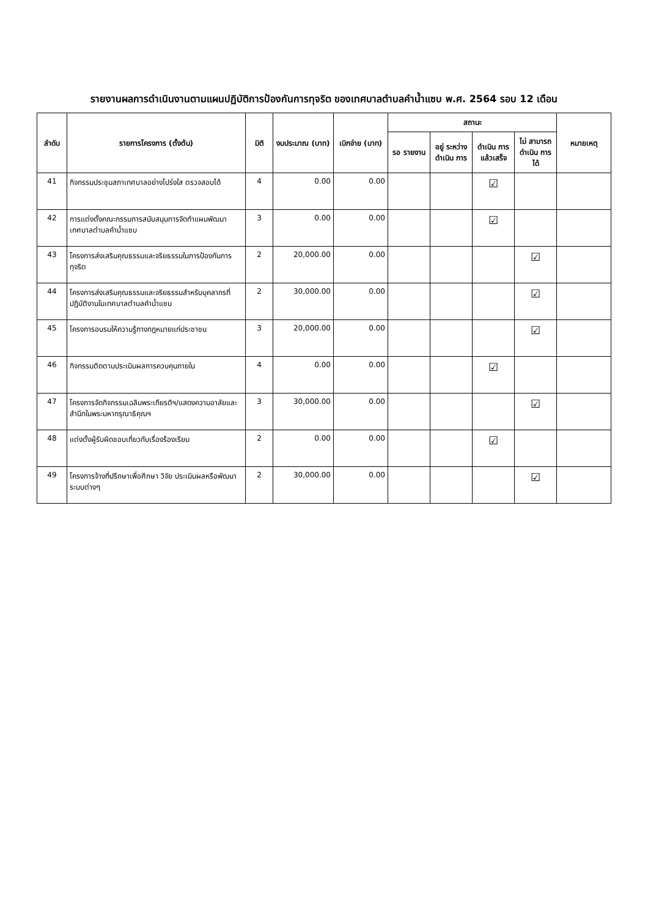รายงานผลการดำเนินงานตามแผนปฏิบัติการป้องกันการทุจริต ของเทศบาลตำบลคำน้ำแซบ พ.ศ. 2564 รอบ 12 เดือน
| ลำดับ | รายการโครงการ (ตั้งต้น) | มิติ | งบประมาณ (บาท) | เบิกจ่าย (บาท) | สถานะ | | | | หมายเหตุ |
| --- | --- | --- | --- | --- | --- | --- | --- | --- | --- |
| | | | | | รอ รายงาน | อยู่ ระหว่าง ดำเนิน การ | ดำเนิน การ แล้วเสร็จ | ไม่ สามารถ ดำเนิน การได้ | |
| 41 | กิจกรรมประชุมสภาเทศบาลอย่างโปร่งใส ตรวจสอบได้ | 4 | 0.00 | 0.00 | | | ☑ | | |
| 42 | การแต่งตั้งคณะกรรมการสนับสนุนการจัดทำแผนพัฒนาเทศบาลตำบลคำน้ำแซบ | 3 | 0.00 | 0.00 | | | ☑ | | |
| 43 | โครงการส่งเสริมคุณธรรมและจริยธรรมในการป้องกันการทุจริต | 2 | 20,000.00 | 0.00 | | | | ☑ | |
| 44 | โครงการส่งเสริมคุณธรรมและจริยธรรมสำหรับบุคลากรที่ปฏิบัติงานในเทศบาลตำบลคำน้ำแซบ | 2 | 30,000.00 | 0.00 | | | | ☑ | |
| 45 | โครงการอบรมให้ความรู้ทางกฎหมายแก่ประชาชน | 3 | 20,000.00 | 0.00 | | | | ☑ | |
| 46 | กิจกรรมติดตามประเมินผลการควบคุมภายใน | 4 | 0.00 | 0.00 | | | ☑ | | |
| 47 | โครงการจัดกิจกรรมเฉลิมพระเกียรติฯ/แสดงความอาลัยและสำนึกในพระมหากรุณาธิคุณฯ | 3 | 30,000.00 | 0.00 | | | | ☑ | |
| 48 | แต่งตั้งผู้รับผิดชอบเกี่ยวกับเรื่องร้องเรียน | 2 | 0.00 | 0.00 | | | ☑ | | |
| 49 | โครงการจ้างที่ปรึกษาเพื่อศึกษา วิจัย ประเมินผลหรือพัฒนาระบบต่างๆ | 2 | 30,000.00 | 0.00 | | | | ☑ | |